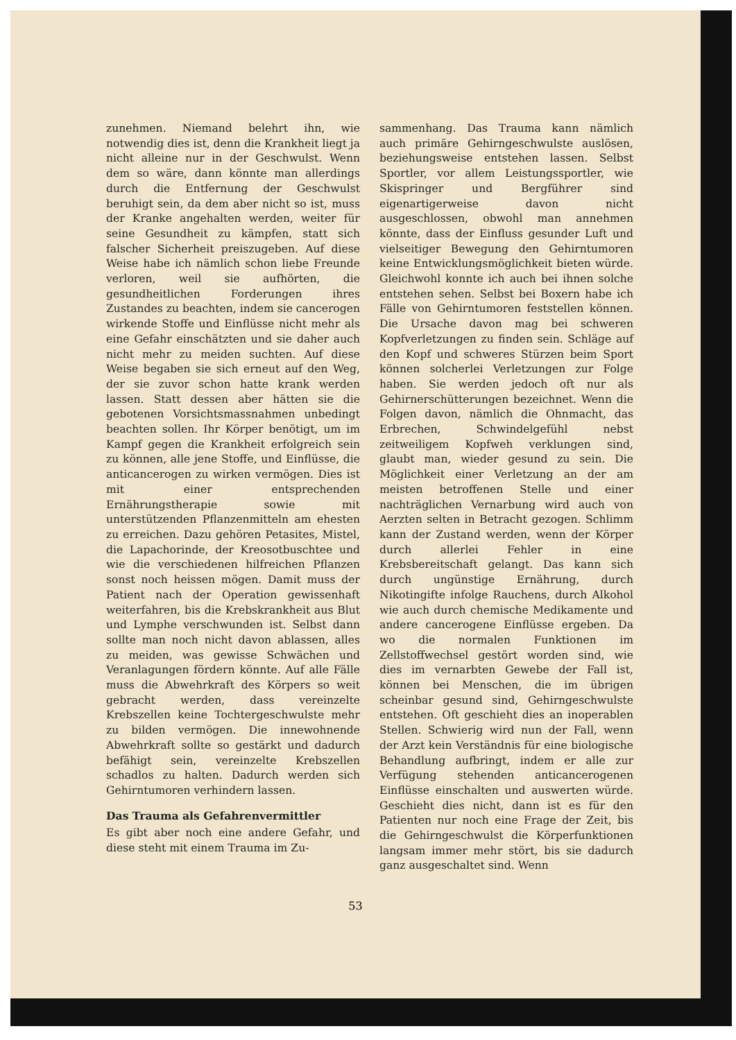zunehmen. Niemand belehrt ihn, wie notwendig dies ist, denn die Krankheit liegt ja nicht alleine nur in der Geschwulst. Wenn dem so wäre, dann könnte man allerdings durch die Entfernung der Geschwulst beruhigt sein, da dem aber nicht so ist, muss der Kranke angehalten werden, weiter für seine Gesundheit zu kämpfen, statt sich falscher Sicherheit preiszugeben. Auf diese Weise habe ich nämlich schon liebe Freunde verloren, weil sie aufhörten, die gesundheitlichen Forderungen ihres Zustandes zu beachten, indem sie cancerogen wirkende Stoffe und Einflüsse nicht mehr als eine Gefahr einschätzten und sie daher auch nicht mehr zu meiden suchten. Auf diese Weise begaben sie sich erneut auf den Weg, der sie zuvor schon hatte krank werden lassen. Statt dessen aber hätten sie die gebotenen Vorsichtsmassnahmen unbedingt beachten sollen. Ihr Körper benötigt, um im Kampf gegen die Krankheit erfolgreich sein zu können, alle jene Stoffe, und Einflüsse, die anticancerogen zu wirken vermögen. Dies ist mit einer entsprechenden Ernährungstherapie sowie mit unterstützenden Pflanzenmitteln am ehesten zu erreichen. Dazu gehören Petasites, Mistel, die Lapachorinde, der Kreosotbuschtee und wie die verschiedenen hilfreichen Pflanzen sonst noch heissen mögen. Damit muss der Patient nach der Operation gewissenhaft weiterfahren, bis die Krebskrankheit aus Blut und Lymphe verschwunden ist. Selbst dann sollte man noch nicht davon ablassen, alles zu meiden, was gewisse Schwächen und Veranlagungen fördern könnte. Auf alle Fälle muss die Abwehrkraft des Körpers so weit gebracht werden, dass vereinzelte Krebszellen keine Tochtergeschwulste mehr zu bilden vermögen. Die innewohnende Abwehrkraft sollte so gestärkt und dadurch befähigt sein, vereinzelte Krebszellen schadlos zu halten. Dadurch werden sich Gehirntumoren verhindern lassen.
Das Trauma als Gefahrenvermittler
Es gibt aber noch eine andere Gefahr, und diese steht mit einem Trauma im Zu-
sammenhang. Das Trauma kann nämlich auch primäre Gehirngeschwulste auslösen, beziehungsweise entstehen lassen. Selbst Sportler, vor allem Leistungssportler, wie Skispringer und Bergführer sind eigenartigerweise davon nicht ausgeschlossen, obwohl man annehmen könnte, dass der Einfluss gesunder Luft und vielseitiger Bewegung den Gehirntumoren keine Entwicklungsmöglichkeit bieten würde. Gleichwohl konnte ich auch bei ihnen solche entstehen sehen. Selbst bei Boxern habe ich Fälle von Gehirntumoren feststellen können. Die Ursache davon mag bei schweren Kopfverletzungen zu finden sein. Schläge auf den Kopf und schweres Stürzen beim Sport können solcherlei Verletzungen zur Folge haben. Sie werden jedoch oft nur als Gehirnerschütterungen bezeichnet. Wenn die Folgen davon, nämlich die Ohnmacht, das Erbrechen, Schwindelgefühl nebst zeitweiligem Kopfweh verklungen sind, glaubt man, wieder gesund zu sein. Die Möglichkeit einer Verletzung an der am meisten betroffenen Stelle und einer nachträglichen Vernarbung wird auch von Aerzten selten in Betracht gezogen. Schlimm kann der Zustand werden, wenn der Körper durch allerlei Fehler in eine Krebsbereitschaft gelangt. Das kann sich durch ungünstige Ernährung, durch Nikotingifte infolge Rauchens, durch Alkohol wie auch durch chemische Medikamente und andere cancerogene Einflüsse ergeben. Da wo die normalen Funktionen im Zellstoffwechsel gestört worden sind, wie dies im vernarbten Gewebe der Fall ist, können bei Menschen, die im übrigen scheinbar gesund sind, Gehirngeschwulste entstehen. Oft geschieht dies an inoperablen Stellen. Schwierig wird nun der Fall, wenn der Arzt kein Verständnis für eine biologische Behandlung aufbringt, indem er alle zur Verfügung stehenden anticancerogenen Einflüsse einschalten und auswerten würde. Geschieht dies nicht, dann ist es für den Patienten nur noch eine Frage der Zeit, bis die Gehirngeschwulst die Körperfunktionen langsam immer mehr stört, bis sie dadurch ganz ausgeschaltet sind. Wenn
53